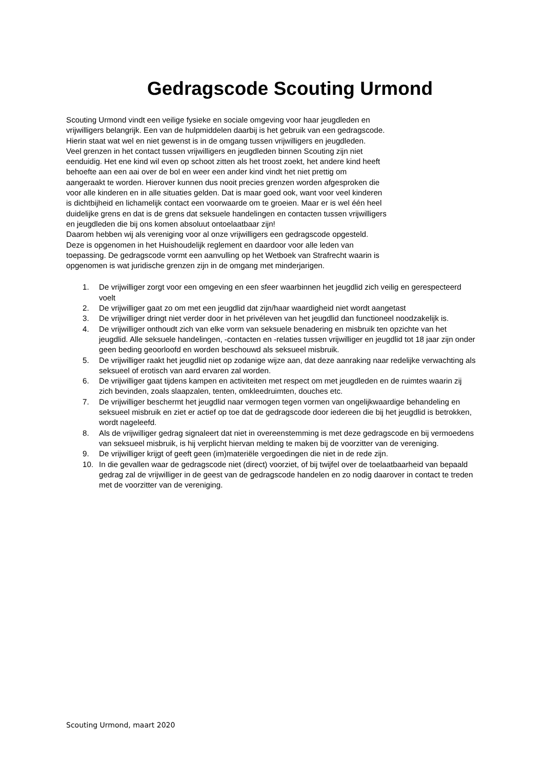Gedragscode Scouting Urmond
Scouting Urmond vindt een veilige fysieke en sociale omgeving voor haar jeugdleden en
vrijwilligers belangrijk. Een van de hulpmiddelen daarbij is het gebruik van een gedragscode.
Hierin staat wat wel en niet gewenst is in de omgang tussen vrijwilligers en jeugdleden.
Veel grenzen in het contact tussen vrijwilligers en jeugdleden binnen Scouting zijn niet
eenduidig. Het ene kind wil even op schoot zitten als het troost zoekt, het andere kind heeft
behoefte aan een aai over de bol en weer een ander kind vindt het niet prettig om
aangeraakt te worden. Hierover kunnen dus nooit precies grenzen worden afgesproken die
voor alle kinderen en in alle situaties gelden. Dat is maar goed ook, want voor veel kinderen
is dichtbijheid en lichamelijk contact een voorwaarde om te groeien. Maar er is wel één heel
duidelijke grens en dat is de grens dat seksuele handelingen en contacten tussen vrijwilligers
en jeugdleden die bij ons komen absoluut ontoelaatbaar zijn!
Daarom hebben wij als vereniging voor al onze vrijwilligers een gedragscode opgesteld.
Deze is opgenomen in het Huishoudelijk reglement en daardoor voor alle leden van
toepassing. De gedragscode vormt een aanvulling op het Wetboek van Strafrecht waarin is
opgenomen is wat juridische grenzen zijn in de omgang met minderjarigen.
1. De vrijwilliger zorgt voor een omgeving en een sfeer waarbinnen het jeugdlid zich veilig en gerespecteerd voelt
2. De vrijwilliger gaat zo om met een jeugdlid dat zijn/haar waardigheid niet wordt aangetast
3. De vrijwilliger dringt niet verder door in het privéleven van het jeugdlid dan functioneel noodzakelijk is.
4. De vrijwilliger onthoudt zich van elke vorm van seksuele benadering en misbruik ten opzichte van het jeugdlid. Alle seksuele handelingen, -contacten en -relaties tussen vrijwilliger en jeugdlid tot 18 jaar zijn onder geen beding geoorloofd en worden beschouwd als seksueel misbruik.
5. De vrijwilliger raakt het jeugdlid niet op zodanige wijze aan, dat deze aanraking naar redelijke verwachting als seksueel of erotisch van aard ervaren zal worden.
6. De vrijwilliger gaat tijdens kampen en activiteiten met respect om met jeugdleden en de ruimtes waarin zij zich bevinden, zoals slaapzalen, tenten, omkleedruimten, douches etc.
7. De vrijwilliger beschermt het jeugdlid naar vermogen tegen vormen van ongelijkwaardige behandeling en seksueel misbruik en ziet er actief op toe dat de gedragscode door iedereen die bij het jeugdlid is betrokken, wordt nageleefd.
8. Als de vrijwilliger gedrag signaleert dat niet in overeenstemming is met deze gedragscode en bij vermoedens van seksueel misbruik, is hij verplicht hiervan melding te maken bij de voorzitter van de vereniging.
9. De vrijwilliger krijgt of geeft geen (im)materiële vergoedingen die niet in de rede zijn.
10. In die gevallen waar de gedragscode niet (direct) voorziet, of bij twijfel over de toelaatbaarheid van bepaald gedrag zal de vrijwilliger in de geest van de gedragscode handelen en zo nodig daarover in contact te treden met de voorzitter van de vereniging.
Scouting Urmond, maart 2020